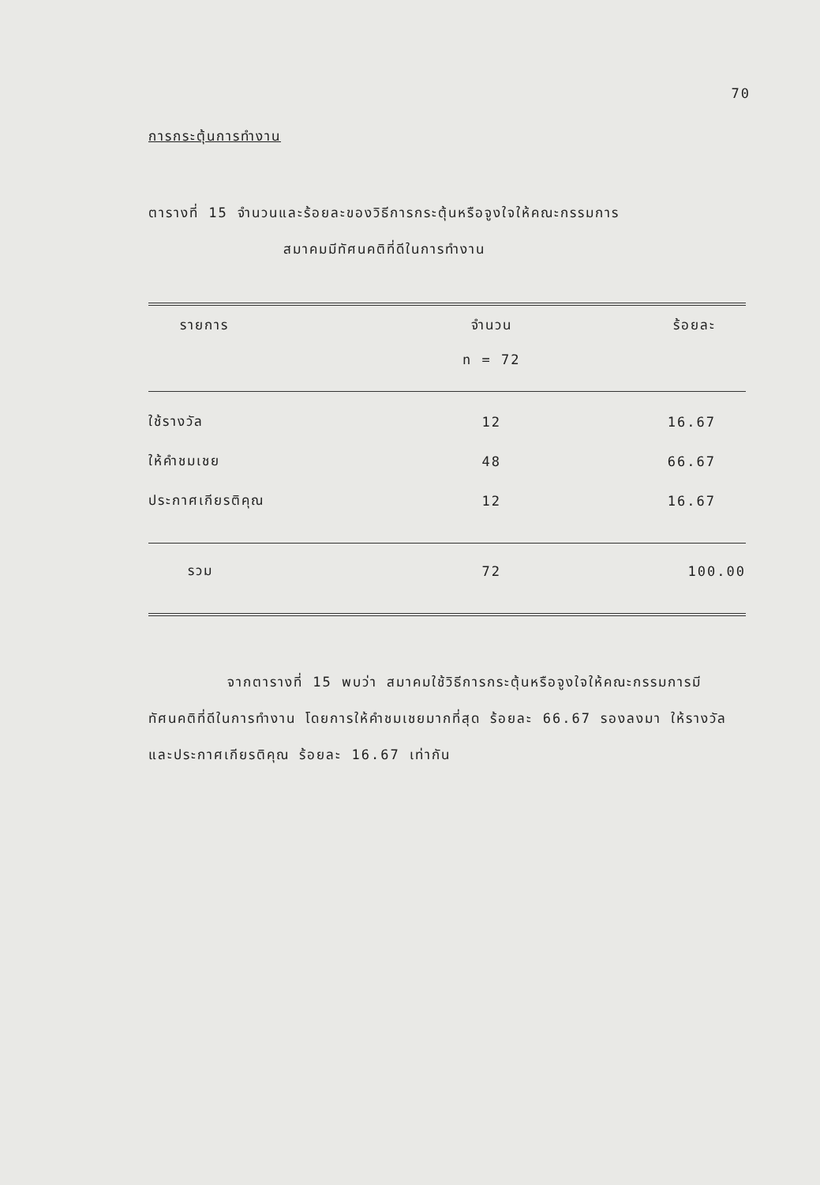70
การกระตุ้นการทำงาน
ตารางที่ 15 จำนวนและร้อยละของวิธีการกระตุ้นหรือจูงใจให้คณะกรรมการ
สมาคมมีทัศนคติที่ดีในการทำงาน
| รายการ | จำนวน n = 72 | ร้อยละ |
| --- | --- | --- |
| ใช้รางวัล | 12 | 16.67 |
| ให้คำชมเชย | 48 | 66.67 |
| ประกาศเกียรติคุณ | 12 | 16.67 |
| รวม | 72 | 100.00 |
จากตารางที่ 15 พบว่า สมาคมใช้วิธีการกระตุ้นหรือจูงใจให้คณะกรรมการมีทัศนคติที่ดีในการทำงาน โดยการให้คำชมเชยมากที่สุด ร้อยละ 66.67 รองลงมา ให้รางวัลและประกาศเกียรติคุณ ร้อยละ 16.67 เท่ากัน